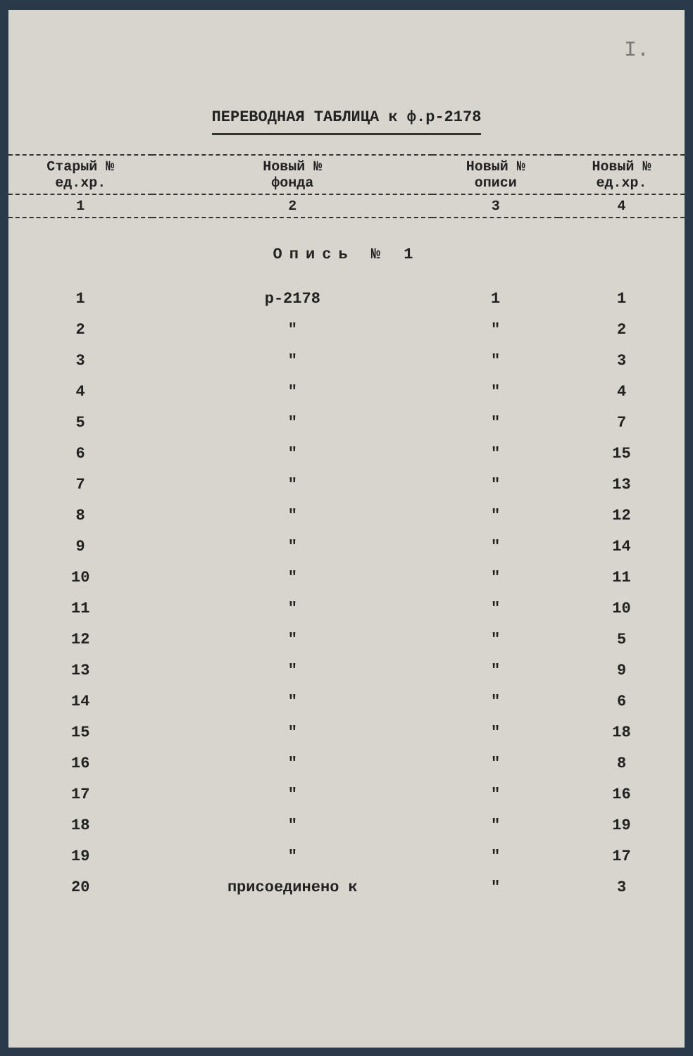I.
ПЕРЕВОДНАЯ ТАБЛИЦА к ф.р-2178
| Старый № ед.хр. | Новый № фонда | Новый № описи | Новый № ед.хр. |
| --- | --- | --- | --- |
| 1 | 2 | 3 | 4 |
| Опись № 1 | | | |
| 1 | р-2178 | 1 | 1 |
| 2 | " | " | 2 |
| 3 | " | " | 3 |
| 4 | " | " | 4 |
| 5 | " | " | 7 |
| 6 | " | " | 15 |
| 7 | " | " | 13 |
| 8 | " | " | 12 |
| 9 | " | " | 14 |
| 10 | " | " | 11 |
| 11 | " | " | 10 |
| 12 | " | " | 5 |
| 13 | " | " | 9 |
| 14 | " | " | 6 |
| 15 | " | " | 18 |
| 16 | " | " | 8 |
| 17 | " | " | 16 |
| 18 | " | " | 19 |
| 19 | " | " | 17 |
| 20 | присоединено к | " | 3 |